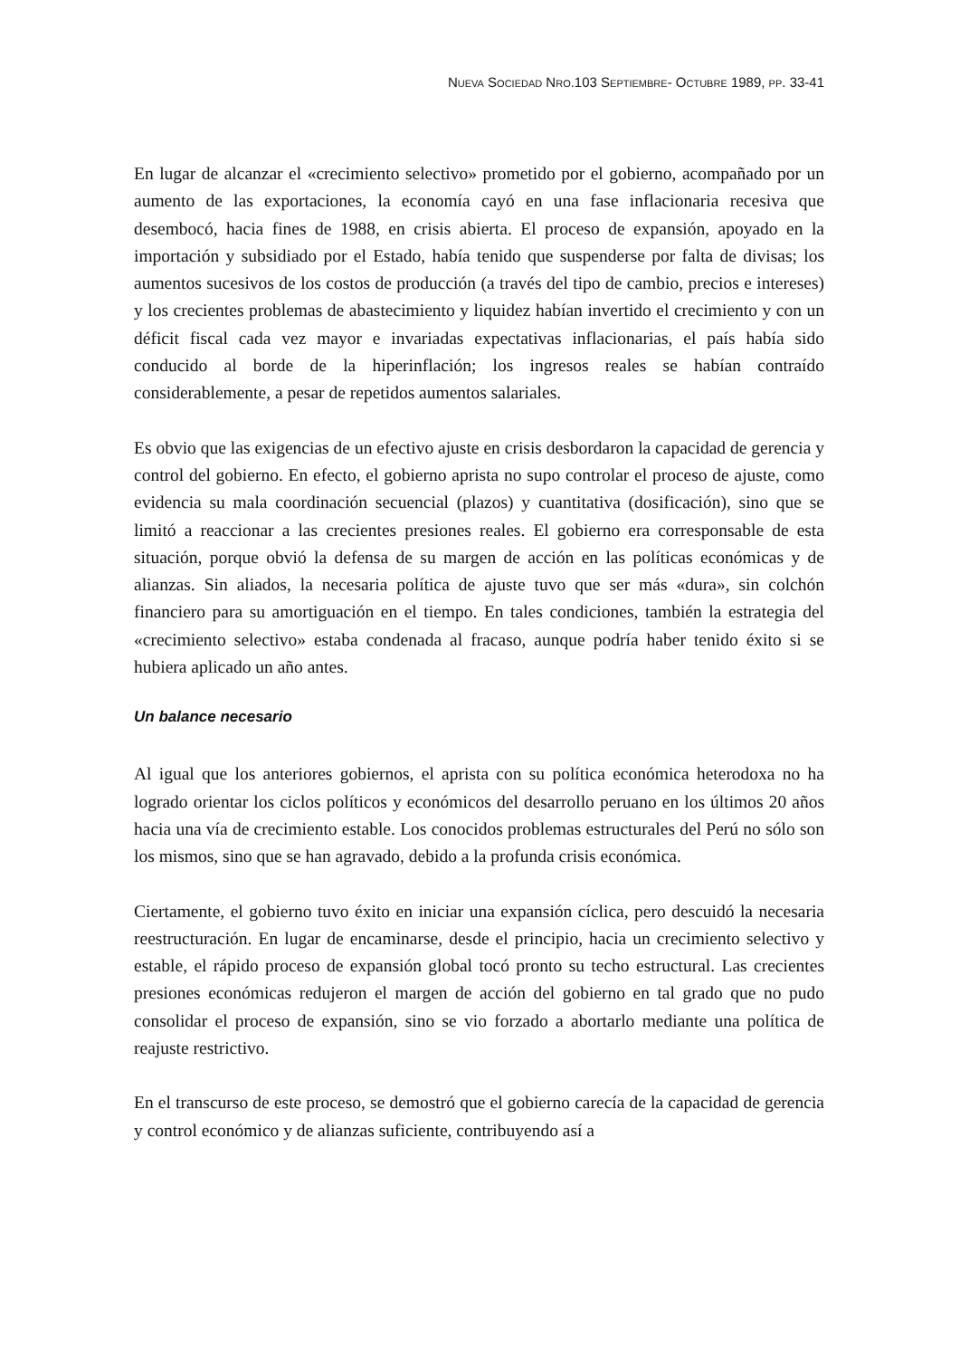NUEVA SOCIEDAD NRO.103 SEPTIEMBRE- OCTUBRE 1989, PP. 33-41
En lugar de alcanzar el «crecimiento selectivo» prometido por el gobierno, acompañado por un aumento de las exportaciones, la economía cayó en una fase inflacionaria recesiva que desembocó, hacia fines de 1988, en crisis abierta. El proceso de expansión, apoyado en la importación y subsidiado por el Estado, había tenido que suspenderse por falta de divisas; los aumentos sucesivos de los costos de producción (a través del tipo de cambio, precios e intereses) y los crecientes problemas de abastecimiento y liquidez habían invertido el crecimiento y con un déficit fiscal cada vez mayor e invariadas expectativas inflacionarias, el país había sido conducido al borde de la hiperinflación; los ingresos reales se habían contraído considerablemente, a pesar de repetidos aumentos salariales.
Es obvio que las exigencias de un efectivo ajuste en crisis desbordaron la capacidad de gerencia y control del gobierno. En efecto, el gobierno aprista no supo controlar el proceso de ajuste, como evidencia su mala coordinación secuencial (plazos) y cuantitativa (dosificación), sino que se limitó a reaccionar a las crecientes presiones reales. El gobierno era corresponsable de esta situación, porque obvió la defensa de su margen de acción en las políticas económicas y de alianzas. Sin aliados, la necesaria política de ajuste tuvo que ser más «dura», sin colchón financiero para su amortiguación en el tiempo. En tales condiciones, también la estrategia del «crecimiento selectivo» estaba condenada al fracaso, aunque podría haber tenido éxito si se hubiera aplicado un año antes.
Un balance necesario
Al igual que los anteriores gobiernos, el aprista con su política económica heterodoxa no ha logrado orientar los ciclos políticos y económicos del desarrollo peruano en los últimos 20 años hacia una vía de crecimiento estable. Los conocidos problemas estructurales del Perú no sólo son los mismos, sino que se han agravado, debido a la profunda crisis económica.
Ciertamente, el gobierno tuvo éxito en iniciar una expansión cíclica, pero descuidó la necesaria reestructuración. En lugar de encaminarse, desde el principio, hacia un crecimiento selectivo y estable, el rápido proceso de expansión global tocó pronto su techo estructural. Las crecientes presiones económicas redujeron el margen de acción del gobierno en tal grado que no pudo consolidar el proceso de expansión, sino se vio forzado a abortarlo mediante una política de reajuste restrictivo.
En el transcurso de este proceso, se demostró que el gobierno carecía de la capacidad de gerencia y control económico y de alianzas suficiente, contribuyendo así a